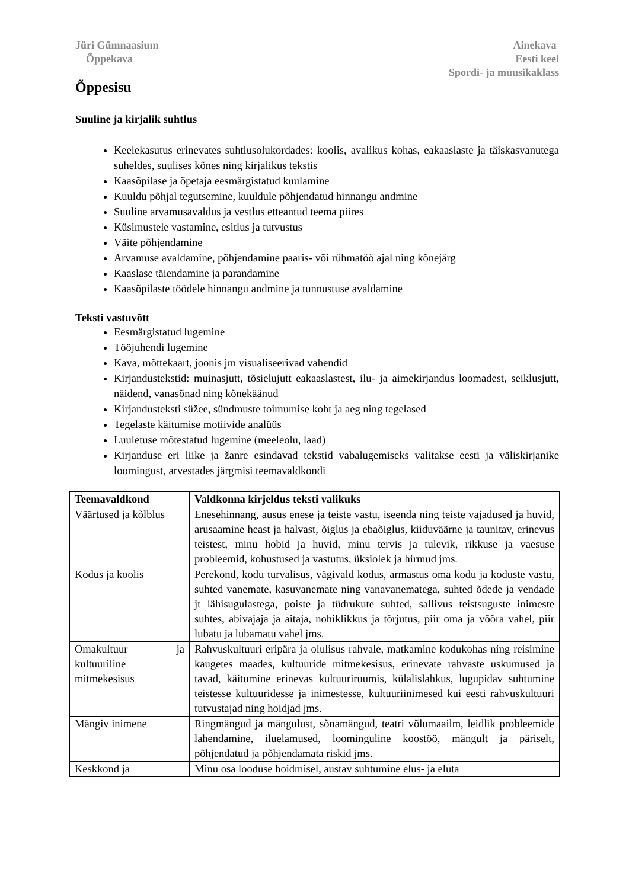Jüri Gümnaasium
Õppekava
Ainekava
Eesti keel
Spordi- ja muusikaklass
Õppesisu
Suuline ja kirjalik suhtlus
Keelekasutus erinevates suhtlusolukordades: koolis, avalikus kohas, eakaaslaste ja täiskasvanutega suheldes, suulises kõnes ning kirjalikus tekstis
Kaasõpilase ja õpetaja eesmärgistatud kuulamine
Kuuldu põhjal tegutsemine, kuuldule põhjendatud hinnangu andmine
Suuline arvamusavaldus ja vestlus etteantud teema piires
Küsimustele vastamine, esitlus ja tutvustus
Väite põhjendamine
Arvamuse avaldamine, põhjendamine paaris- või rühmatöö ajal ning kõnejärg
Kaaslase täiendamine ja parandamine
Kaasõpilaste töödele hinnangu andmine ja tunnustuse avaldamine
Teksti vastuvõtt
Eesmärgistatud lugemine
Tööjuhendi lugemine
Kava, mõttekaart, joonis jm visualiseerivad vahendid
Kirjandustekstid: muinasjutt, tõsielujutt eakaaslastest, ilu- ja aimekirjandus loomadest, seiklusjutt, näidend, vanasõnad ning kõnekäänud
Kirjandusteksti süžee, sündmuste toimumise koht ja aeg ning tegelased
Tegelaste käitumise motiivide analüüs
Luuletuse mõtestatud lugemine (meeleolu, laad)
Kirjanduse eri liike ja žanre esindavad tekstid vabalugemiseks valitakse eesti ja väliskirjanike loomingust, arvestades järgmisi teemavaldkondi
| Teemavaldkond | Valdkonna kirjeldus teksti valikuks |
| --- | --- |
| Väärtused ja kõlblus | Enesehinnang, ausus enese ja teiste vastu, iseenda ning teiste vajadused ja huvid, arusaamine heast ja halvast, õiglus ja ebaõiglus, kiiduväärne ja taunitav, erinevus teistest, minu hobid ja huvid, minu tervis ja tulevik, rikkuse ja vaesuse probleemid, kohustused ja vastutus, üksiolek ja hirmud jms. |
| Kodus ja koolis | Perekond, kodu turvalisus, vägivald kodus, armastus oma kodu ja koduste vastu, suhted vanemate, kasuvanemate ning vanavanematega, suhted õdede ja vendade jt lähisugulastega, poiste ja tüdrukute suhted, sallivus teistsuguste inimeste suhtes, abivajaja ja aitaja, nohiklikkus ja tõrjutus, piir oma ja võõra vahel, piir lubatu ja lubamatu vahel jms. |
| Omakultuur ja kultuuriline mitmekesisus | Rahvuskultuuri eripära ja olulisus rahvale, matkamine kodukohas ning reisimine kaugetes maades, kultuuride mitmekesisus, erinevate rahvaste uskumused ja tavad, käitumine erinevas kultuuriruumis, külalislahkus, lugupidav suhtumine teistesse kultuuridesse ja inimestesse, kultuuriinimesed kui eesti rahvuskultuuri tutvustajad ning hoidjad jms. |
| Mängiv inimene | Ringmängud ja mängulust, sõnamängud, teatri võlumaailm, leidlik probleemide lahendamine, iluelamused, loominguline koostöö, mängult ja päriselt, põhjendatud ja põhjendamata riskid jms. |
| Keskkond ja | Minu osa looduse hoidmisel, austav suhtumine elus- ja eluta |